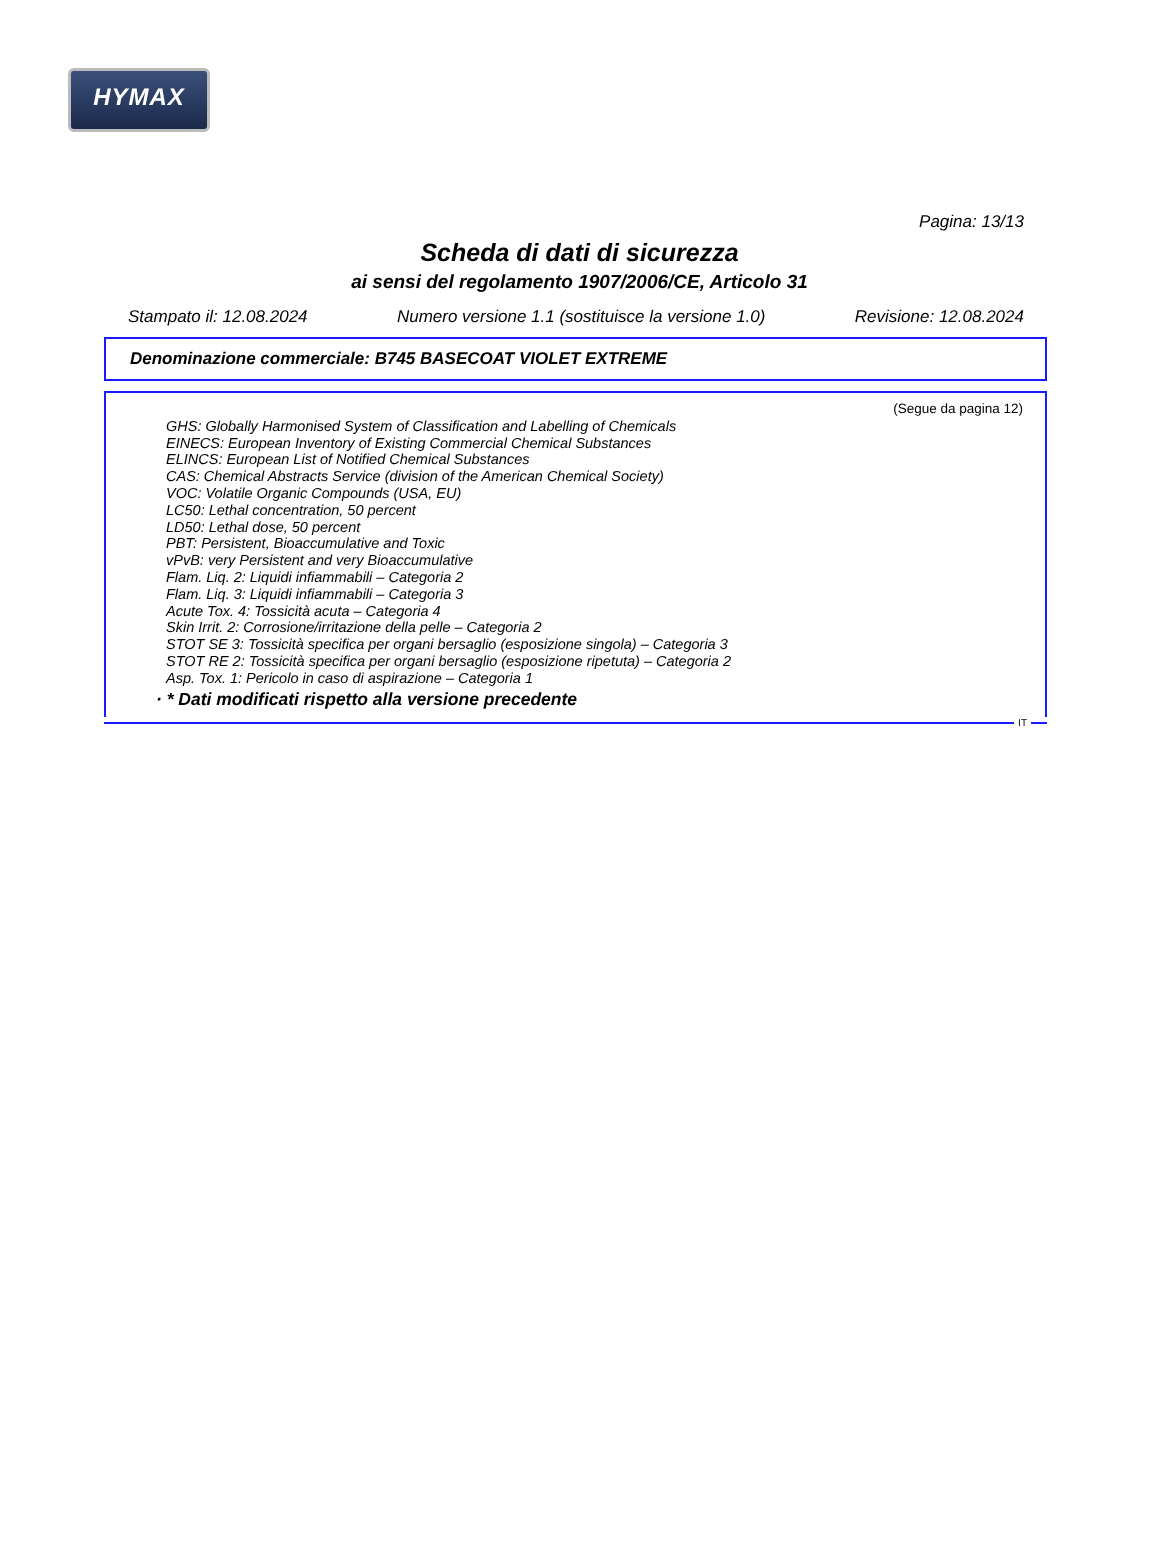HYMAX
Pagina: 13/13
Scheda di dati di sicurezza
ai sensi del regolamento 1907/2006/CE, Articolo 31
Stampato il: 12.08.2024 Numero versione 1.1 (sostituisce la versione 1.0) Revisione: 12.08.2024
Denominazione commerciale: B745 BASECOAT VIOLET EXTREME
(Segue da pagina 12)
GHS: Globally Harmonised System of Classification and Labelling of Chemicals
EINECS: European Inventory of Existing Commercial Chemical Substances
ELINCS: European List of Notified Chemical Substances
CAS: Chemical Abstracts Service (division of the American Chemical Society)
VOC: Volatile Organic Compounds (USA, EU)
LC50: Lethal concentration, 50 percent
LD50: Lethal dose, 50 percent
PBT: Persistent, Bioaccumulative and Toxic
vPvB: very Persistent and very Bioaccumulative
Flam. Liq. 2: Liquidi infiammabili – Categoria 2
Flam. Liq. 3: Liquidi infiammabili – Categoria 3
Acute Tox. 4: Tossicità acuta – Categoria 4
Skin Irrit. 2: Corrosione/irritazione della pelle – Categoria 2
STOT SE 3: Tossicità specifica per organi bersaglio (esposizione singola) – Categoria 3
STOT RE 2: Tossicità specifica per organi bersaglio (esposizione ripetuta) – Categoria 2
Asp. Tox. 1: Pericolo in caso di aspirazione – Categoria 1
· * Dati modificati rispetto alla versione precedente
IT